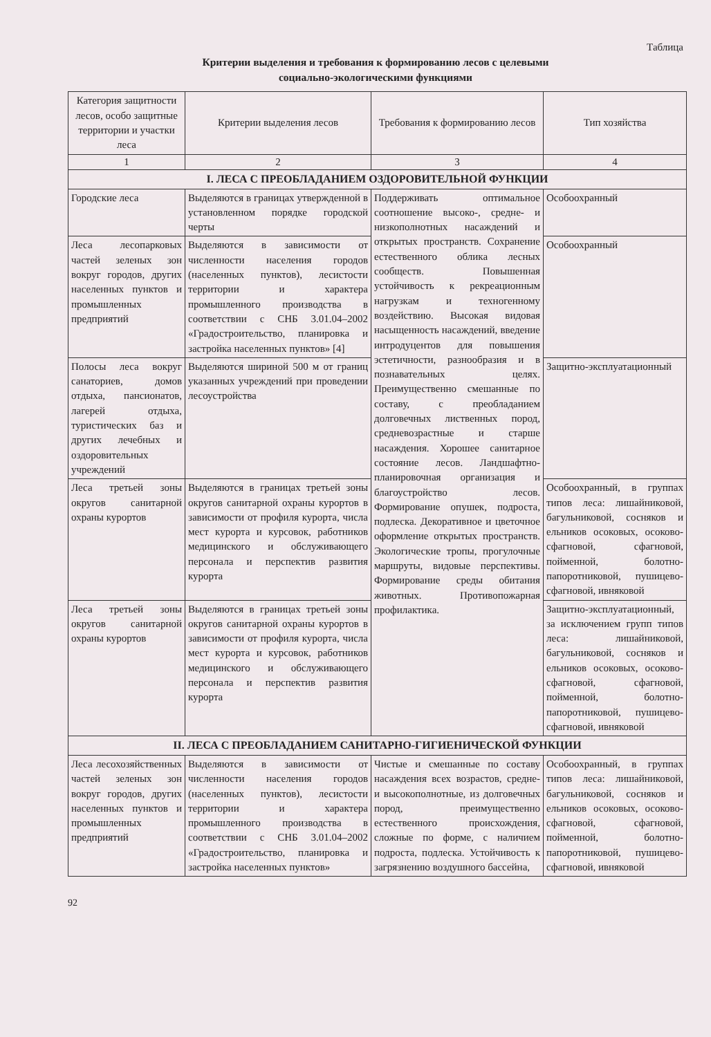Таблица
Критерии выделения и требования к формированию лесов с целевыми
социально-экологическими функциями
| Категория защитности лесов, особо защитные территории и участки леса | Критерии выделения лесов | Требования к формированию лесов | Тип хозяйства |
| --- | --- | --- | --- |
| 1 | 2 | 3 | 4 |
| I. ЛЕСА С ПРЕОБЛАДАНИЕМ ОЗДОРОВИТЕЛЬНОЙ ФУНКЦИИ | | | |
| Городские леса | Выделяются в границах утвержденной в установленном порядке городской черты | Поддерживать оптимальное соотношение высоко-, средне- и низкополнотных насаждений и открытых пространств. Сохранение естественного облика лесных сообществ. Повышенная устойчивость к рекреационным нагрузкам и техногенному воздействию. Высокая видовая насыщенность насаждений, введение интродуцентов для повышения эстетичности, разнообразия и в познавательных целях. Преимущественно смешанные по составу, с преобладанием долговечных лиственных пород, средневозрастные и старше насаждения. Хорошее санитарное состояние лесов. Ландшафтно-планировочная организация и благоустройство лесов. Формирование опушек, подроста, подлеска. Декоративное и цветочное оформление открытых пространств. Экологические тропы, прогулочные маршруты, видовые перспективы. Формирование среды обитания животных. Противопожарная профилактика. | Особоохранный |
| Леса лесопарковых частей зеленых зон вокруг городов, других населенных пунктов и промышленных предприятий | Выделяются в зависимости от численности населения городов (населенных пунктов), лесистости территории и характера промышленного производства в соответствии с СНБ 3.01.04–2002 «Градостроительство, планировка и застройка населенных пунктов» [4] | | Особоохранный |
| Полосы леса вокруг санаториев, домов отдыха, пансионатов, лагерей отдыха, туристических баз и других лечебных и оздоровительных учреждений | Выделяются шириной 500 м от границ указанных учреждений при проведении лесоустройства | | Защитно-эксплуатационный |
| Леса третьей зоны округов санитарной охраны курортов | Выделяются в границах третьей зоны округов санитарной охраны курортов в зависимости от профиля курорта, числа мест курорта и курсовок, работников медицинского и обслуживающего персонала и перспектив развития курорта | | Особоохранный, в группах типов леса: лишайниковой, багульниковой, сосняков и ельников осоковых, осоково-сфагновой, сфагновой, пойменной, болотно-папоротниковой, пушицево-сфагновой, ивняковой |
| Леса третьей зоны округов санитарной охраны курортов | Выделяются в границах третьей зоны округов санитарной охраны курортов в зависимости от профиля курорта, числа мест курорта и курсовок, работников медицинского и обслуживающего персонала и перспектив развития курорта | | Защитно-эксплуатационный, за исключением групп типов леса: лишайниковой, багульниковой, сосняков и ельников осоковых, осоково-сфагновой, сфагновой, пойменной, болотно-папоротниковой, пушицево-сфагновой, ивняковой |
| II. ЛЕСА С ПРЕОБЛАДАНИЕМ САНИТАРНО-ГИГИЕНИЧЕСКОЙ ФУНКЦИИ | | | |
| Леса лесохозяйственных частей зеленых зон вокруг городов, других населенных пунктов и промышленных предприятий | Выделяются в зависимости от численности населения городов (населенных пунктов), лесистости территории и характера промышленного производства в соответствии с СНБ 3.01.04–2002 «Градостроительство, планировка и застройка населенных пунктов» | Чистые и смешанные по составу насаждения всех возрастов, средне- и высокополнотные, из долговечных пород, преимущественно естественного происхождения, сложные по форме, с наличием подроста, подлеска. Устойчивость к загрязнению воздушного бассейна, | Особоохранный, в группах типов леса: лишайниковой, багульниковой, сосняков и ельников осоковых, осоково-сфагновой, сфагновой, пойменной, болотно-папоротниковой, пушицево-сфагновой, ивняковой |
92